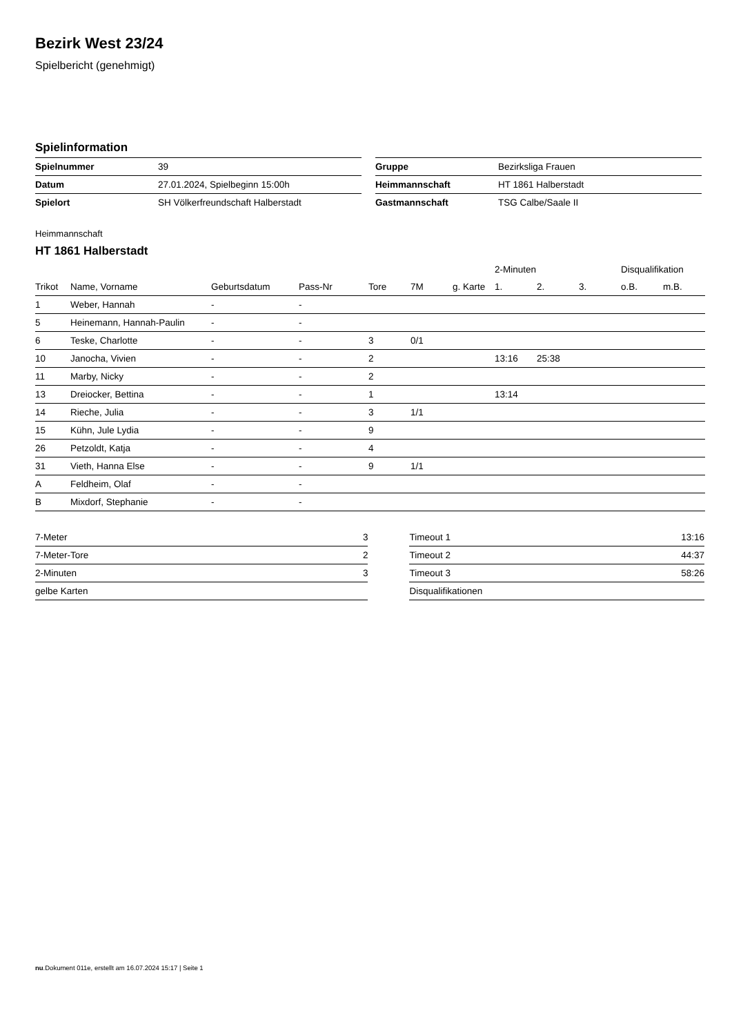Bezirk West 23/24
Spielbericht (genehmigt)
Spielinformation
| Spielnummer | 39 |
| Datum | 27.01.2024, Spielbeginn 15:00h |
| Spielort | SH Völkerfreundschaft Halberstadt |
| Gruppe | Bezirksliga Frauen |
| Heimmannschaft | HT 1861 Halberstadt |
| Gastmannschaft | TSG Calbe/Saale II |
Heimmannschaft
HT 1861 Halberstadt
| | | | | | | | 2-Minuten | | | Disqualifikation | |
| --- | --- | --- | --- | --- | --- | --- | --- | --- | --- | --- | --- |
| Trikot | Name, Vorname | Geburtsdatum | Pass-Nr | Tore | 7M | g. Karte | 1. | 2. | 3. | o.B. | m.B. |
| 1 | Weber, Hannah | - | - | | | | | | | | |
| 5 | Heinemann, Hannah-Paulin | - | - | | | | | | | | |
| 6 | Teske, Charlotte | - | - | 3 | 0/1 | | | | | | |
| 10 | Janocha, Vivien | - | - | 2 | | | 13:16 | 25:38 | | | |
| 11 | Marby, Nicky | - | - | 2 | | | | | | | |
| 13 | Dreiocker, Bettina | - | - | 1 | | | 13:14 | | | | |
| 14 | Rieche, Julia | - | - | 3 | 1/1 | | | | | | |
| 15 | Kühn, Jule Lydia | - | - | 9 | | | | | | | |
| 26 | Petzoldt, Katja | - | - | 4 | | | | | | | |
| 31 | Vieth, Hanna Else | - | - | 9 | 1/1 | | | | | | |
| A | Feldheim, Olaf | - | - | | | | | | | | |
| B | Mixdorf, Stephanie | - | - | | | | | | | | |
| 7-Meter | 3 |
| 7-Meter-Tore | 2 |
| 2-Minuten | 3 |
| gelbe Karten | |
| Timeout 1 | 13:16 |
| Timeout 2 | 44:37 |
| Timeout 3 | 58:26 |
| Disqualifikationen | |
nu.Dokument 011e, erstellt am 16.07.2024 15:17 | Seite 1